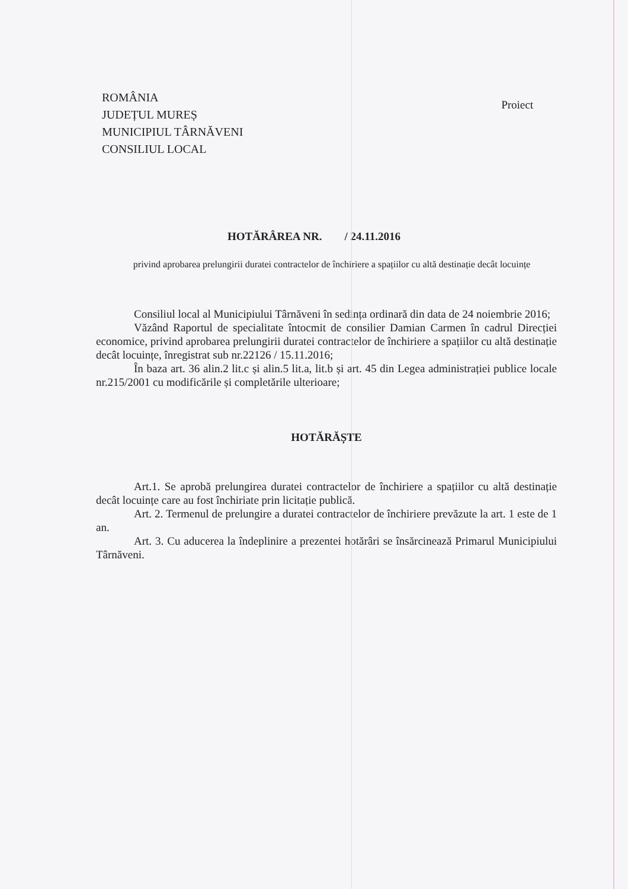ROMÂNIA
JUDEȚUL MUREȘ
MUNICIPIUL TÂRNĂVENI
CONSILIUL LOCAL
Proiect
HOTĂRÂREA NR. / 24.11.2016
privind aprobarea prelungirii duratei contractelor de închiriere a spațiilor cu altă destinație decât locuințe
Consiliul local al Municipiului Târnăveni în sedința ordinară din data de 24 noiembrie 2016;
Văzând Raportul de specialitate întocmit de consilier Damian Carmen în cadrul Direcției economice, privind aprobarea prelungirii duratei contractelor de închiriere a spațiilor cu altă destinație decât locuințe, înregistrat sub nr.22126 / 15.11.2016;
În baza art. 36 alin.2 lit.c și alin.5 lit.a, lit.b și art. 45 din Legea administrației publice locale nr.215/2001 cu modificările și completările ulterioare;
HOTĂRĂȘTE
Art.1. Se aprobă prelungirea duratei contractelor de închiriere a spațiilor cu altă destinație decât locuințe care au fost închiriate prin licitație publică.
Art. 2. Termenul de prelungire a duratei contractelor de închiriere prevăzute la art. 1 este de 1 an.
Art. 3. Cu aducerea la îndeplinire a prezentei hotărâri se însărcinează Primarul Municipiului Târnăveni.